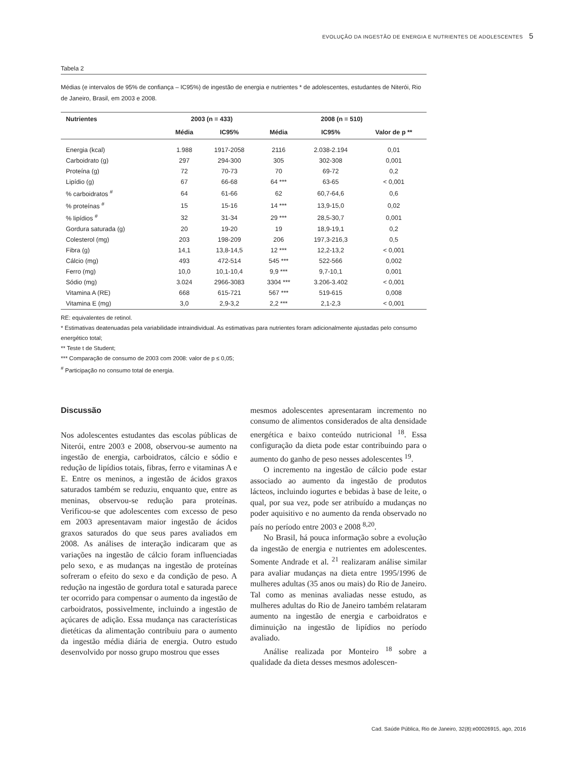EVOLUÇÃO DA INGESTÃO DE ENERGIA E NUTRIENTES DE ADOLESCENTES 5
Tabela 2
Médias (e intervalos de 95% de confiança – IC95%) de ingestão de energia e nutrientes * de adolescentes, estudantes de Niterói, Rio de Janeiro, Brasil, em 2003 e 2008.
| Nutrientes | 2003 (n = 433) | | 2008 (n = 510) | | |
| --- | --- | --- | --- | --- | --- |
| | Média | IC95% | Média | IC95% | Valor de p ** |
| Energia (kcal) | 1.988 | 1917-2058 | 2116 | 2.038-2.194 | 0,01 |
| Carboidrato (g) | 297 | 294-300 | 305 | 302-308 | 0,001 |
| Proteína (g) | 72 | 70-73 | 70 | 69-72 | 0,2 |
| Lipídio (g) | 67 | 66-68 | 64 *** | 63-65 | < 0,001 |
| % carboidratos <sup>#</sup> | 64 | 61-66 | 62 | 60,7-64,6 | 0,6 |
| % proteínas <sup>#</sup> | 15 | 15-16 | 14 *** | 13,9-15,0 | 0,02 |
| % lipídios <sup>#</sup> | 32 | 31-34 | 29 *** | 28,5-30,7 | 0,001 |
| Gordura saturada (g) | 20 | 19-20 | 19 | 18,9-19,1 | 0,2 |
| Colesterol (mg) | 203 | 198-209 | 206 | 197,3-216,3 | 0,5 |
| Fibra (g) | 14,1 | 13,8-14,5 | 12 *** | 12,2-13,2 | < 0,001 |
| Cálcio (mg) | 493 | 472-514 | 545 *** | 522-566 | 0,002 |
| Ferro (mg) | 10,0 | 10,1-10,4 | 9,9 *** | 9,7-10,1 | 0,001 |
| Sódio (mg) | 3.024 | 2966-3083 | 3304 *** | 3.206-3.402 | < 0,001 |
| Vitamina A (RE) | 668 | 615-721 | 567 *** | 519-615 | 0,008 |
| Vitamina E (mg) | 3,0 | 2,9-3,2 | 2,2 *** | 2,1-2,3 | < 0,001 |
RE: equivalentes de retinol.
* Estimativas deatenuadas pela variabilidade intraindividual. As estimativas para nutrientes foram adicionalmente ajustadas pelo consumo energético total;
** Teste t de Student;
*** Comparação de consumo de 2003 com 2008: valor de p ≤ 0,05;
<sup>#</sup> Participação no consumo total de energia.
Discussão
Nos adolescentes estudantes das escolas públicas de Niterói, entre 2003 e 2008, observou-se aumento na ingestão de energia, carboidratos, cálcio e sódio e redução de lipídios totais, fibras, ferro e vitaminas A e E. Entre os meninos, a ingestão de ácidos graxos saturados também se reduziu, enquanto que, entre as meninas, observou-se redução para proteínas. Verificou-se que adolescentes com excesso de peso em 2003 apresentavam maior ingestão de ácidos graxos saturados do que seus pares avaliados em 2008. As análises de interação indicaram que as variações na ingestão de cálcio foram influenciadas pelo sexo, e as mudanças na ingestão de proteínas sofreram o efeito do sexo e da condição de peso. A redução na ingestão de gordura total e saturada parece ter ocorrido para compensar o aumento da ingestão de carboidratos, possivelmente, incluindo a ingestão de açúcares de adição. Essa mudança nas características dietéticas da alimentação contribuiu para o aumento da ingestão média diária de energia. Outro estudo desenvolvido por nosso grupo mostrou que esses
mesmos adolescentes apresentaram incremento no consumo de alimentos considerados de alta densidade energética e baixo conteúdo nutricional <sup>18</sup>. Essa configuração da dieta pode estar contribuindo para o aumento do ganho de peso nesses adolescentes <sup>19</sup>.
O incremento na ingestão de cálcio pode estar associado ao aumento da ingestão de produtos lácteos, incluindo iogurtes e bebidas à base de leite, o qual, por sua vez, pode ser atribuído a mudanças no poder aquisitivo e no aumento da renda observado no país no período entre 2003 e 2008 <sup>8,20</sup>.
No Brasil, há pouca informação sobre a evolução da ingestão de energia e nutrientes em adolescentes. Somente Andrade et al. <sup>21</sup> realizaram análise similar para avaliar mudanças na dieta entre 1995/1996 de mulheres adultas (35 anos ou mais) do Rio de Janeiro. Tal como as meninas avaliadas nesse estudo, as mulheres adultas do Rio de Janeiro também relataram aumento na ingestão de energia e carboidratos e diminuição na ingestão de lipídios no período avaliado.
Análise realizada por Monteiro <sup>18</sup> sobre a qualidade da dieta desses mesmos adolescen-
Cad. Saúde Pública, Rio de Janeiro, 32(8):e00026915, ago, 2016